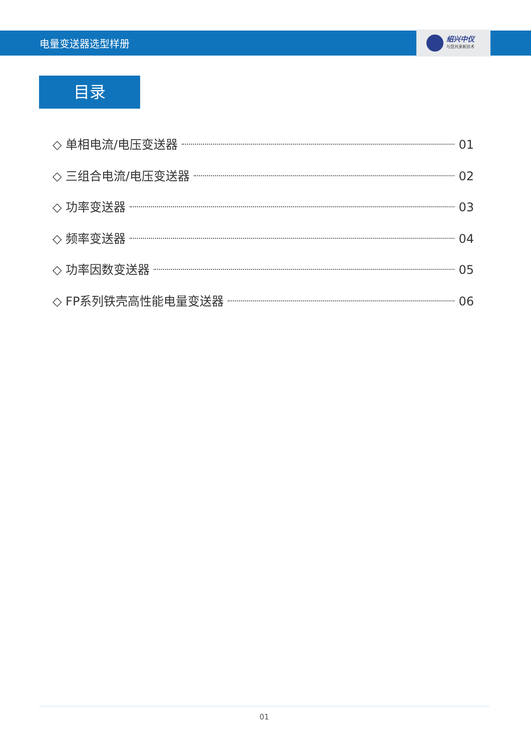电量变送器选型样册
绍兴中仪
与您共享新技术
目录
◇ 单相电流/电压变送器 01
◇ 三组合电流/电压变送器 02
◇ 功率变送器 03
◇ 频率变送器 04
◇ 功率因数变送器 05
◇ FP系列铁壳高性能电量变送器 06
01